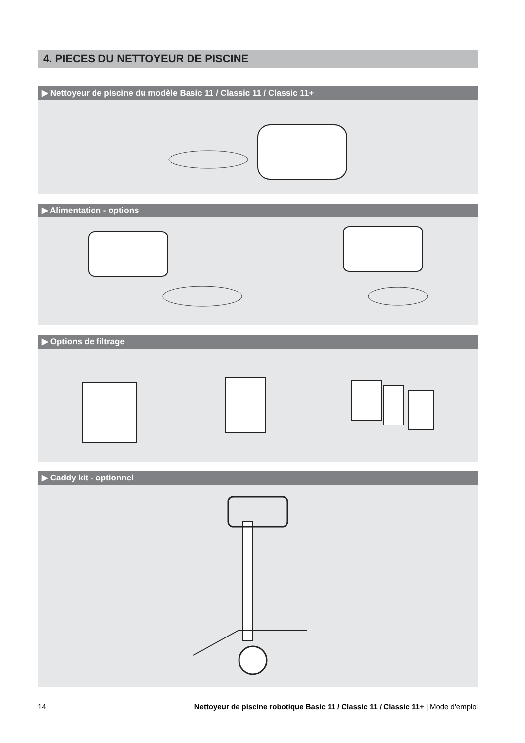4. PIECES DU NETTOYEUR DE PISCINE
▶ Nettoyeur de piscine du modèle Basic 11 / Classic 11 / Classic 11+
▶ Alimentation - options
▶ Options de filtrage
▶ Caddy kit - optionnel
14 Nettoyeur de piscine robotique Basic 11 / Classic 11 / Classic 11+ | Mode d'emploi